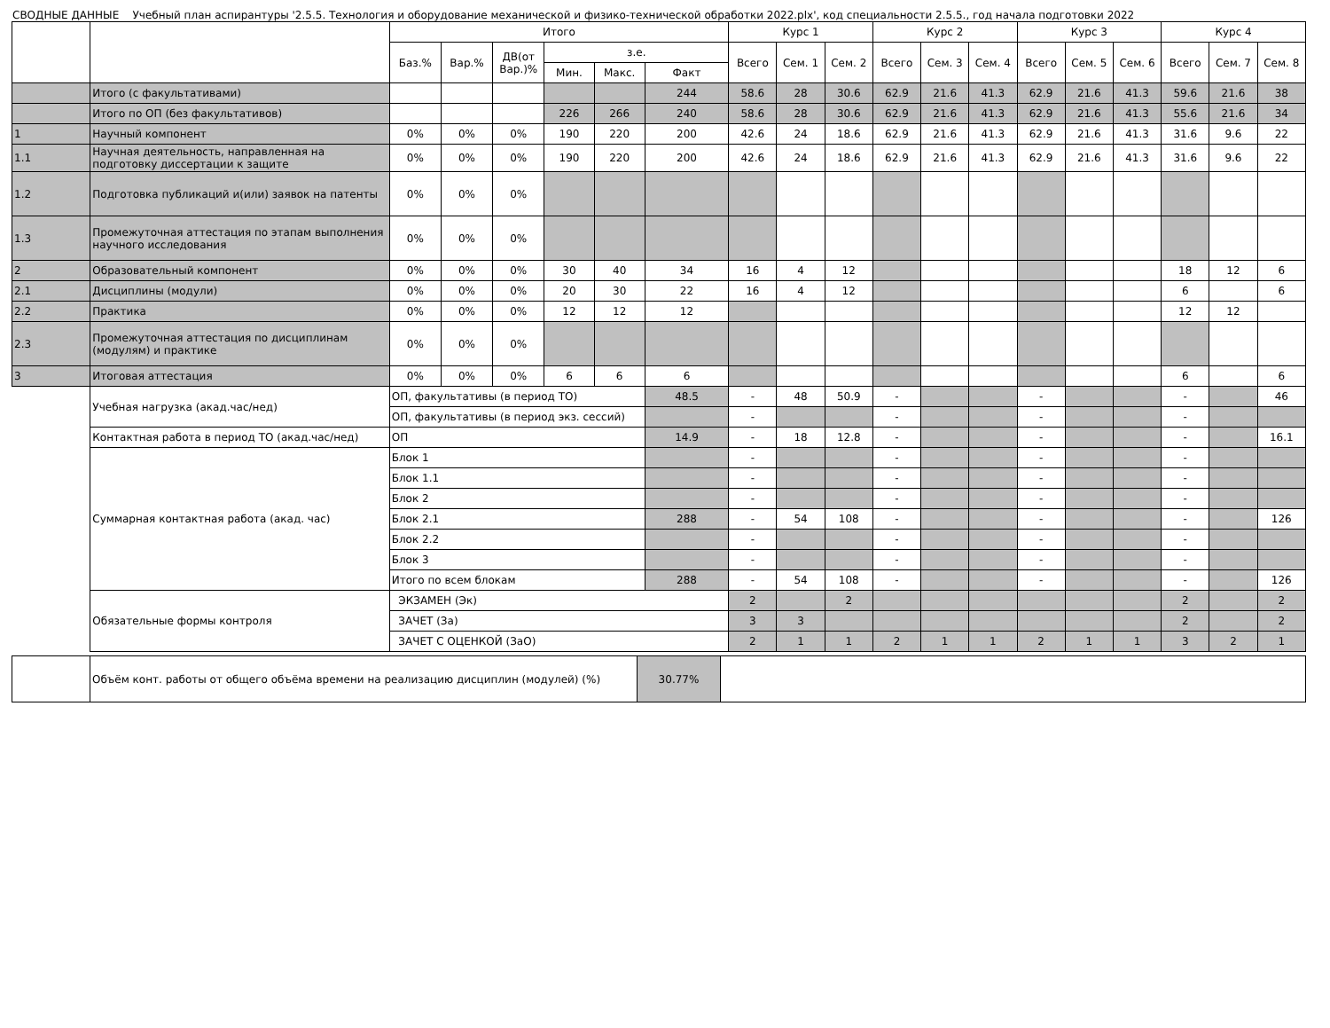СВОДНЫЕ ДАННЫЕ Учебный план аспирантуры '2.5.5. Технология и оборудование механической и физико-технической обработки 2022.plx', код специальности 2.5.5., год начала подготовки 2022
| | | Итого | | | | | | Курс 1 | | | Курс 2 | | | Курс 3 | | | Курс 4 | | |
| --- | --- | --- | --- | --- | --- | --- | --- | --- | --- | --- | --- | --- | --- | --- | --- | --- | --- | --- | --- |
| | | Баз.% | Вар.% | ДВ(от Вар.)% | з.е. | | | Всего | Сем. 1 | Сем. 2 | Всего | Сем. 3 | Сем. 4 | Всего | Сем. 5 | Сем. 6 | Всего | Сем. 7 | Сем. 8 |
| | | | | | Мин. | Макс. | Факт | | | | | | | | | | | | |
| | Итого (с факультативами) | | | | | | 244 | 58.6 | 28 | 30.6 | 62.9 | 21.6 | 41.3 | 62.9 | 21.6 | 41.3 | 59.6 | 21.6 | 38 |
| | Итого по ОП (без факультативов) | | | | 226 | 266 | 240 | 58.6 | 28 | 30.6 | 62.9 | 21.6 | 41.3 | 62.9 | 21.6 | 41.3 | 55.6 | 21.6 | 34 |
| 1 | Научный компонент | 0% | 0% | 0% | 190 | 220 | 200 | 42.6 | 24 | 18.6 | 62.9 | 21.6 | 41.3 | 62.9 | 21.6 | 41.3 | 31.6 | 9.6 | 22 |
| 1.1 | Научная деятельность, направленная на подготовку диссертации к защите | 0% | 0% | 0% | 190 | 220 | 200 | 42.6 | 24 | 18.6 | 62.9 | 21.6 | 41.3 | 62.9 | 21.6 | 41.3 | 31.6 | 9.6 | 22 |
| 1.2 | Подготовка публикаций и(или) заявок на патенты | 0% | 0% | 0% | | | | | | | | | | | | | | | |
| 1.3 | Промежуточная аттестация по этапам выполнения научного исследования | 0% | 0% | 0% | | | | | | | | | | | | | | | |
| 2 | Образовательный компонент | 0% | 0% | 0% | 30 | 40 | 34 | 16 | 4 | 12 | | | | | | | 18 | 12 | 6 |
| 2.1 | Дисциплины (модули) | 0% | 0% | 0% | 20 | 30 | 22 | 16 | 4 | 12 | | | | | | | 6 | | 6 |
| 2.2 | Практика | 0% | 0% | 0% | 12 | 12 | 12 | | | | | | | | | | 12 | 12 | |
| 2.3 | Промежуточная аттестация по дисциплинам (модулям) и практике | 0% | 0% | 0% | | | | | | | | | | | | | | | |
| 3 | Итоговая аттестация | 0% | 0% | 0% | 6 | 6 | 6 | | | | | | | | | | 6 | | 6 |
| | Учебная нагрузка (акад.час/нед) | ОП, факультативы (в период ТО) | | | | | 48.5 | - | 48 | 50.9 | - | | | - | | | - | | 46 |
| | | ОП, факультативы (в период экз. сессий) | | | | | | - | | | - | | | - | | | - | | |
| | Контактная работа в период ТО (акад.час/нед) | ОП | | | | | 14.9 | - | 18 | 12.8 | - | | | - | | | - | | 16.1 |
| | Суммарная контактная работа (акад. час) | Блок 1 | | | | | | - | | | - | | | - | | | - | | |
| | | Блок 1.1 | | | | | | - | | | - | | | - | | | - | | |
| | | Блок 2 | | | | | | - | | | - | | | - | | | - | | |
| | | Блок 2.1 | | | | | 288 | - | 54 | 108 | - | | | - | | | - | | 126 |
| | | Блок 2.2 | | | | | | - | | | - | | | - | | | - | | |
| | | Блок 3 | | | | | | - | | | - | | | - | | | - | | |
| | | Итого по всем блокам | | | | | 288 | - | 54 | 108 | - | | | - | | | - | | 126 |
| | Обязательные формы контроля | ЭКЗАМЕН (Эк) | | | | | | 2 | | 2 | | | | | | | 2 | | 2 |
| | | ЗАЧЕТ (За) | | | | | | 3 | 3 | | | | | | | | 2 | | 2 |
| | | ЗАЧЕТ С ОЦЕНКОЙ (ЗаО) | | | | | | 2 | 1 | 1 | 2 | 1 | 1 | 2 | 1 | 1 | 3 | 2 | 1 |
| | Объём конт. работы от общего объёма времени на реализацию дисциплин (модулей) (%) | 30.77% | |